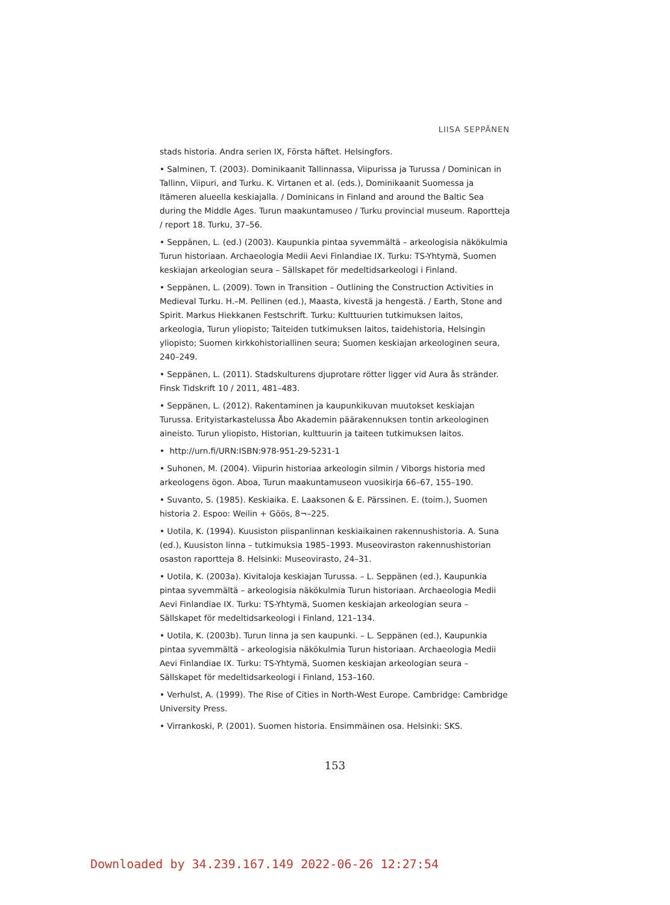LIISA SEPPÄNEN
stads historia. Andra serien IX, Första häftet. Helsingfors.
• Salminen, T. (2003). Dominikaanit Tallinnassa, Viipurissa ja Turussa / Dominican in Tallinn, Viipuri, and Turku. K. Virtanen et al. (eds.), Dominikaanit Suomessa ja Itämeren alueella keskiajalla. / Dominicans in Finland and around the Baltic Sea during the Middle Ages. Turun maakuntamuseo / Turku provincial museum. Raportteja / report 18. Turku, 37–56.
• Seppänen, L. (ed.) (2003). Kaupunkia pintaa syvemmältä – arkeologisia näkökulmia Turun historiaan. Archaeologia Medii Aevi Finlandiae IX. Turku: TS-Yhtymä, Suomen keskiajan arkeologian seura – Sällskapet för medeltidsarkeologi i Finland.
• Seppänen, L. (2009). Town in Transition – Outlining the Construction Activities in Medieval Turku. H.–M. Pellinen (ed.), Maasta, kivestä ja hengestä. / Earth, Stone and Spirit. Markus Hiekkanen Festschrift. Turku: Kulttuurien tutkimuksen laitos, arkeologia, Turun yliopisto; Taiteiden tutkimuksen laitos, taidehistoria, Helsingin yliopisto; Suomen kirkkohistoriallinen seura; Suomen keskiajan arkeologinen seura, 240–249.
• Seppänen, L. (2011). Stadskulturens djuprotare rötter ligger vid Aura ås stränder. Finsk Tidskrift 10 / 2011, 481–483.
• Seppänen, L. (2012). Rakentaminen ja kaupunkikuvan muutokset keskiajan Turussa. Erityistarkastelussa Åbo Akademin päärakennuksen tontin arkeologinen aineisto. Turun yliopisto, Historian, kulttuurin ja taiteen tutkimuksen laitos.
• http://urn.fi/URN:ISBN:978-951-29-5231-1
• Suhonen, M. (2004). Viipurin historiaa arkeologin silmin / Viborgs historia med arkeologens ögon. Aboa, Turun maakuntamuseon vuosikirja 66–67, 155–190.
• Suvanto, S. (1985). Keskiaika. E. Laaksonen & E. Pärssinen. E. (toim.), Suomen historia 2. Espoo: Weilin + Göös, 8¬–225.
• Uotila, K. (1994). Kuusiston piispanlinnan keskiaikainen rakennushistoria. A. Suna (ed.), Kuusiston linna – tutkimuksia 1985–1993. Museoviraston rakennushistorian osaston raportteja 8. Helsinki: Museovirasto, 24–31.
• Uotila, K. (2003a). Kivitaloja keskiajan Turussa. – L. Seppänen (ed.), Kaupunkia pintaa syvemmältä – arkeologisia näkökulmia Turun historiaan. Archaeologia Medii Aevi Finlandiae IX. Turku: TS-Yhtymä, Suomen keskiajan arkeologian seura – Sällskapet för medeltidsarkeologi i Finland, 121–134.
• Uotila, K. (2003b). Turun linna ja sen kaupunki. – L. Seppänen (ed.), Kaupunkia pintaa syvemmältä – arkeologisia näkökulmia Turun historiaan. Archaeologia Medii Aevi Finlandiae IX. Turku: TS-Yhtymä, Suomen keskiajan arkeologian seura – Sällskapet för medeltidsarkeologi i Finland, 153–160.
• Verhulst, A. (1999). The Rise of Cities in North-West Europe. Cambridge: Cambridge University Press.
• Virrankoski, P. (2001). Suomen historia. Ensimmäinen osa. Helsinki: SKS.
153
Downloaded by 34.239.167.149 2022-06-26 12:27:54